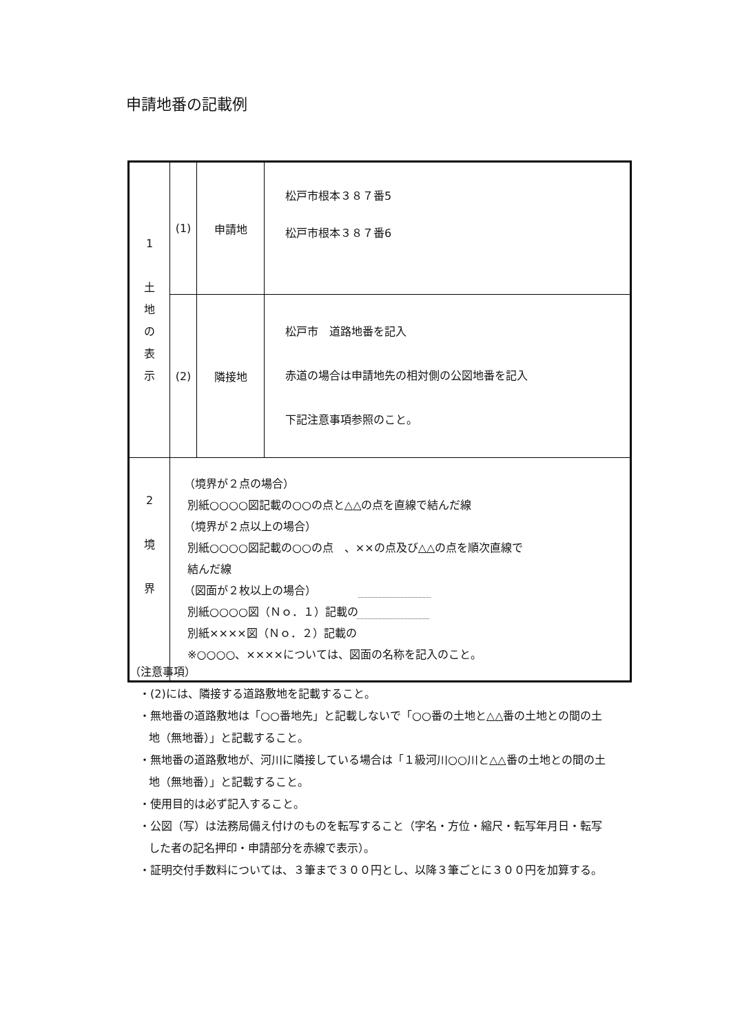申請地番の記載例
| 1 土 地 の 表 示 | (1) | 申請地 | 松戸市根本３８７番5 松戸市根本３８７番6 |
| | (2) | 隣接地 | 松戸市 道路地番を記入 赤道の場合は申請地先の相対側の公図地番を記入 下記注意事項参照のこと。 |
| 2 境 界 | （境界が２点の場合） 別紙○○○○図記載の○○の点と△△の点を直線で結んだ線 （境界が２点以上の場合） 別紙○○○○図記載の○○の点 、××の点及び△△の点を順次直線で 結んだ線 （図面が２枚以上の場合） 別紙○○○○図（Ｎｏ．１）記載の 別紙××××図（Ｎｏ．２）記載の ※○○○○、××××については、図面の名称を記入のこと。 | | |
（注意事項）
・(2)には、隣接する道路敷地を記載すること。
・無地番の道路敷地は「○○番地先」と記載しないで「○○番の土地と△△番の土地との間の土地（無地番）」と記載すること。
・無地番の道路敷地が、河川に隣接している場合は「１級河川○○川と△△番の土地との間の土地（無地番）」と記載すること。
・使用目的は必ず記入すること。
・公図（写）は法務局備え付けのものを転写すること（字名・方位・縮尺・転写年月日・転写した者の記名押印・申請部分を赤線で表示）。
・証明交付手数料については、３筆まで３００円とし、以降３筆ごとに３００円を加算する。